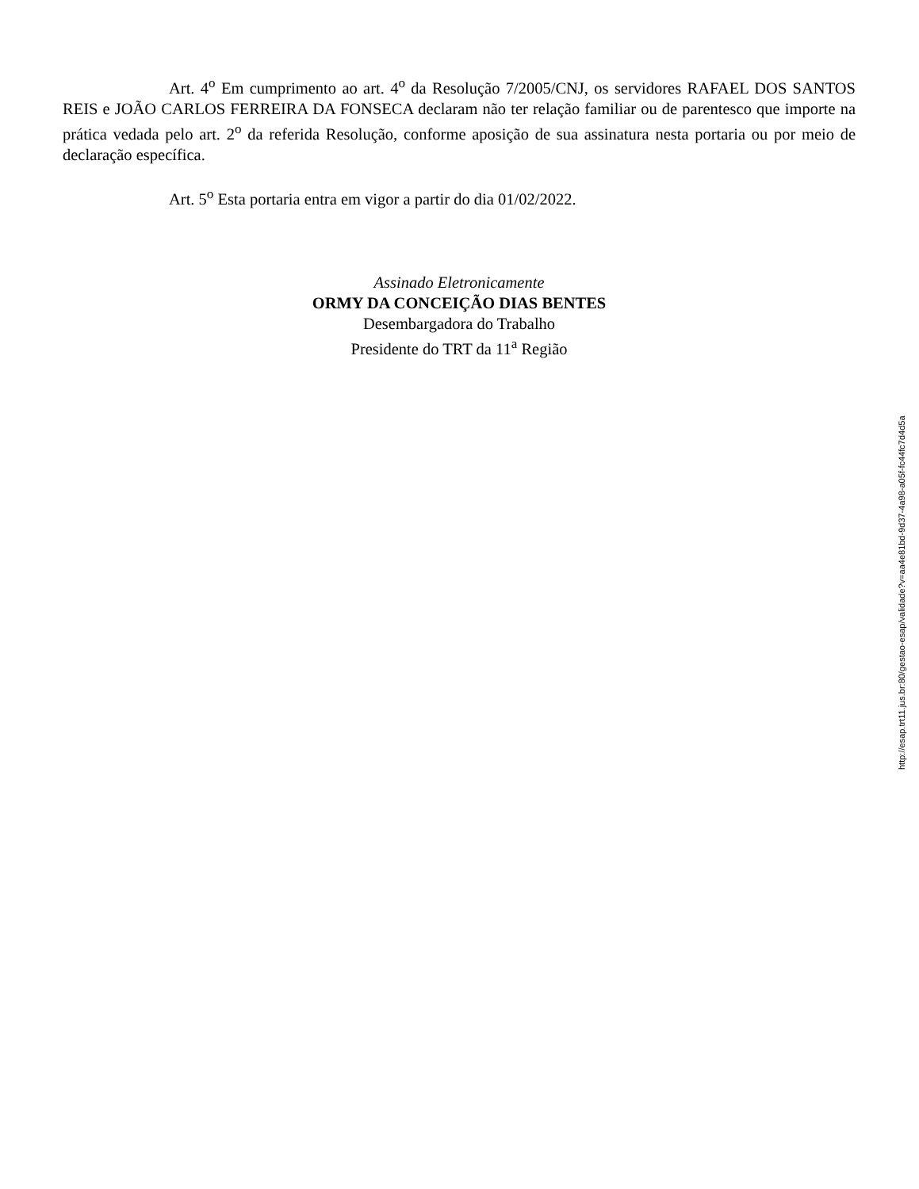Art. 4<sup>o</sup> Em cumprimento ao art. 4<sup>o</sup> da Resolução 7/2005/CNJ, os servidores RAFAEL DOS SANTOS REIS e JOÃO CARLOS FERREIRA DA FONSECA declaram não ter relação familiar ou de parentesco que importe na prática vedada pelo art. 2<sup>o</sup> da referida Resolução, conforme aposição de sua assinatura nesta portaria ou por meio de declaração específica.
Art. 5<sup>o</sup> Esta portaria entra em vigor a partir do dia 01/02/2022.
Assinado Eletronicamente
ORMY DA CONCEIÇÃO DIAS BENTES
Desembargadora do Trabalho
Presidente do TRT da 11<sup>a</sup> Região
http://esap.trt11.jus.br:80/gestao-esap/validade?v=aa4e81bd-9d37-4a98-a05f-fc44fc7d4d5a